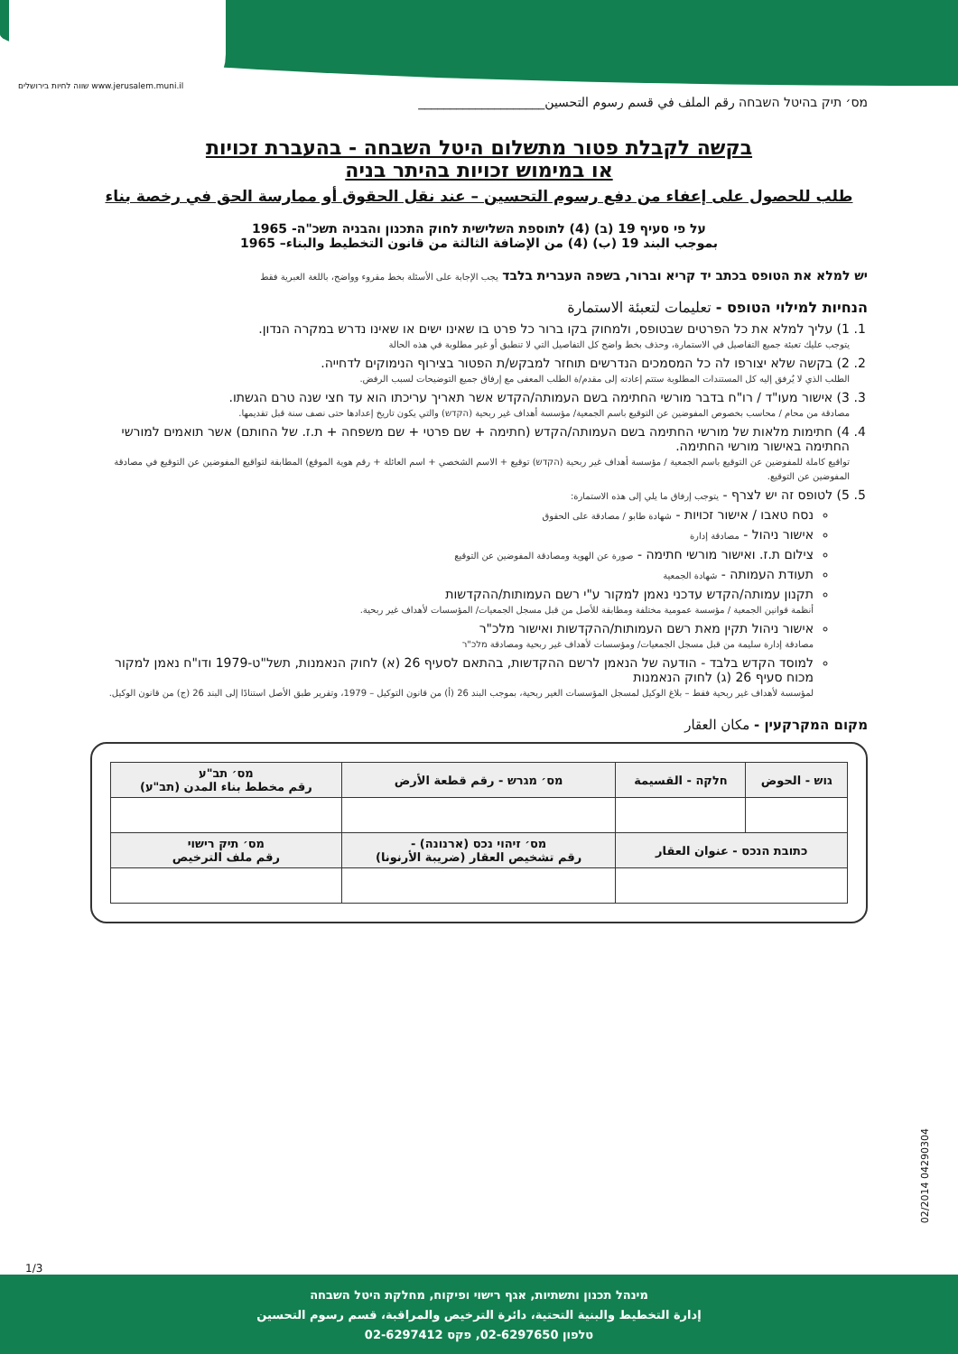שווה לחיות בירושלים www.jerusalem.muni.il
מס׳ תיק בהיטל השבחה رقم الملف في قسم رسوم التحسين____________________
בקשה לקבלת פטור מתשלום היטל השבחה - בהעברת זכויות
או במימוש זכויות בהיתר בניה
طلب للحصول على إعفاء من دفع رسوم التحسين – عند نقل الحقوق أو ممارسة الحق في رخصة بناء
על פי סעיף 19 (ב) (4) לתוספת השלישית לחוק התכנון והבניה תשכ"ה- 1965
بموجب البند 19 (ب) (4) من الإضافة الثالثة من قانون التخطيط والبناء– 1965
יש למלא את הטופס בכתב יד קריא וברור, בשפה העברית בלבד يجب الإجابة على الأسئلة بخط مقروء وواضح، باللغة العبرية فقط
הנחיות למילוי הטופס - تعليمات لتعبئة الاستمارة
1. 1) עליך למלא את כל הפרטים שבטופס, ולמחוק בקו ברור כל פרט בו שאינו ישים או שאינו נדרש במקרה הנדון.
يتوجب عليك تعبئة جميع التفاصيل في الاستمارة، وحذف بخط واضح كل التفاصيل التي لا تنطبق أو غير مطلوبة في هذه الحالة
2. 2) בקשה שלא יצורפו לה כל המסמכים הנדרשים תוחזר למבקש/ת הפטור בצירוף הנימוקים לדחייה.
الطلب الذي لا يُرفق إليه كل المستندات المطلوبة ستتم إعادته إلى مقدم/ة الطلب المعفى مع إرفاق جميع التوضيحات لسبب الرفض.
3. 3) אישור מעו"ד / רו"ח בדבר מורשי החתימה בשם העמותה/הקדש אשר תאריך עריכתו הוא עד חצי שנה טרם הגשתו.
مصادقة من محام / محاسب بخصوص المفوضين عن التوقيع باسم الجمعية/ مؤسسة أهداف غير ربحية (הקדש) والتي يكون تاريخ إعدادها حتى نصف سنة قبل تقديمها.
4. 4) חתימות מלאות של מורשי החתימה בשם העמותה/הקדש (חתימה + שם פרטי + שם משפחה + ת.ז. של החותם) אשר תואמים למורשי החתימה באישור מורשי החתימה.
تواقيع كاملة للمفوضين عن التوقيع باسم الجمعية / مؤسسة أهداف غير ربحية (הקדש) توقيع + الاسم الشخصي + اسم العائلة + رقم هوية الموقع) المطابقة لتواقيع المفوضين عن التوقيع في مصادقة المفوضين عن التوقيع.
5. 5) לטופס זה יש לצרף - يتوجب إرفاق ما يلي إلى هذه الاستمارة:
נסח טאבו / אישור זכויות - شهادة طابو / مصادقة على الحقوق
אישור ניהול - مصادقة إدارة
צילום ת.ז. ואישור מורשי חתימה - صورة عن الهوية ومصادقة المفوضين عن التوقيع
תעודת העמותה - شهادة الجمعية
תקנון עמותה/הקדש עדכני נאמן למקור ע"י רשם העמותות/ההקדשות
أنظمة قوانين الجمعية / مؤسسة عمومية مختلفة ومطابقة للأصل من قبل مسجل الجمعيات/ المؤسسات لأهداف غير ربحية.
אישור ניהול תקין מאת רשם העמותות/ההקדשות ואישור מלכ"ר
مصادقة إدارة سليمة من قبل مسجل الجمعيات/ ومؤسسات لأهداف غير ربحية ومصادقة מלכ"ר
למוסד הקדש בלבד - הודעה של הנאמן לרשם ההקדשות, בהתאם לסעיף 26 (א) לחוק הנאמנות, תשל"ט-1979 ודו"ח נאמן למקור מכוח סעיף 26 (ג) לחוק הנאמנות
لمؤسسة لأهداف غير ربحية فقط – بلاغ الوكيل لمسجل المؤسسات الغير ربحية، بموجب البند 26 (أ) من قانون التوكيل – 1979، وتقرير طبق الأصل استنادًا إلى البند 26 (ج) من قانون الوكيل.
מקום המקרקעין - مكان العقار
| גוש - الحوض | חלקה - القسيمة | מס׳ מגרש - رقم قطعة الأرض | מס׳ תב"ע رقم مخطط بناء المدن (תב"ע) |
| --- | --- | --- | --- |
| כתובת הנכס - عنوان العقار | | מס׳ זיהוי נכס (ארנונה) - رقم تشخيص العقار (ضريبة الأرنونا) | מס׳ תיק רישוי رقم ملف الترخيص |
02/2014 04290304
1/3
מינהל תכנון ותשתיות, אגף רישוי ופיקוח, מחלקת היטל השבחה
إدارة التخطيط والبنية التحتية، دائرة الترخيص والمراقبة، قسم رسوم التحسين
טלפון 02-6297650, פקס 02-6297412